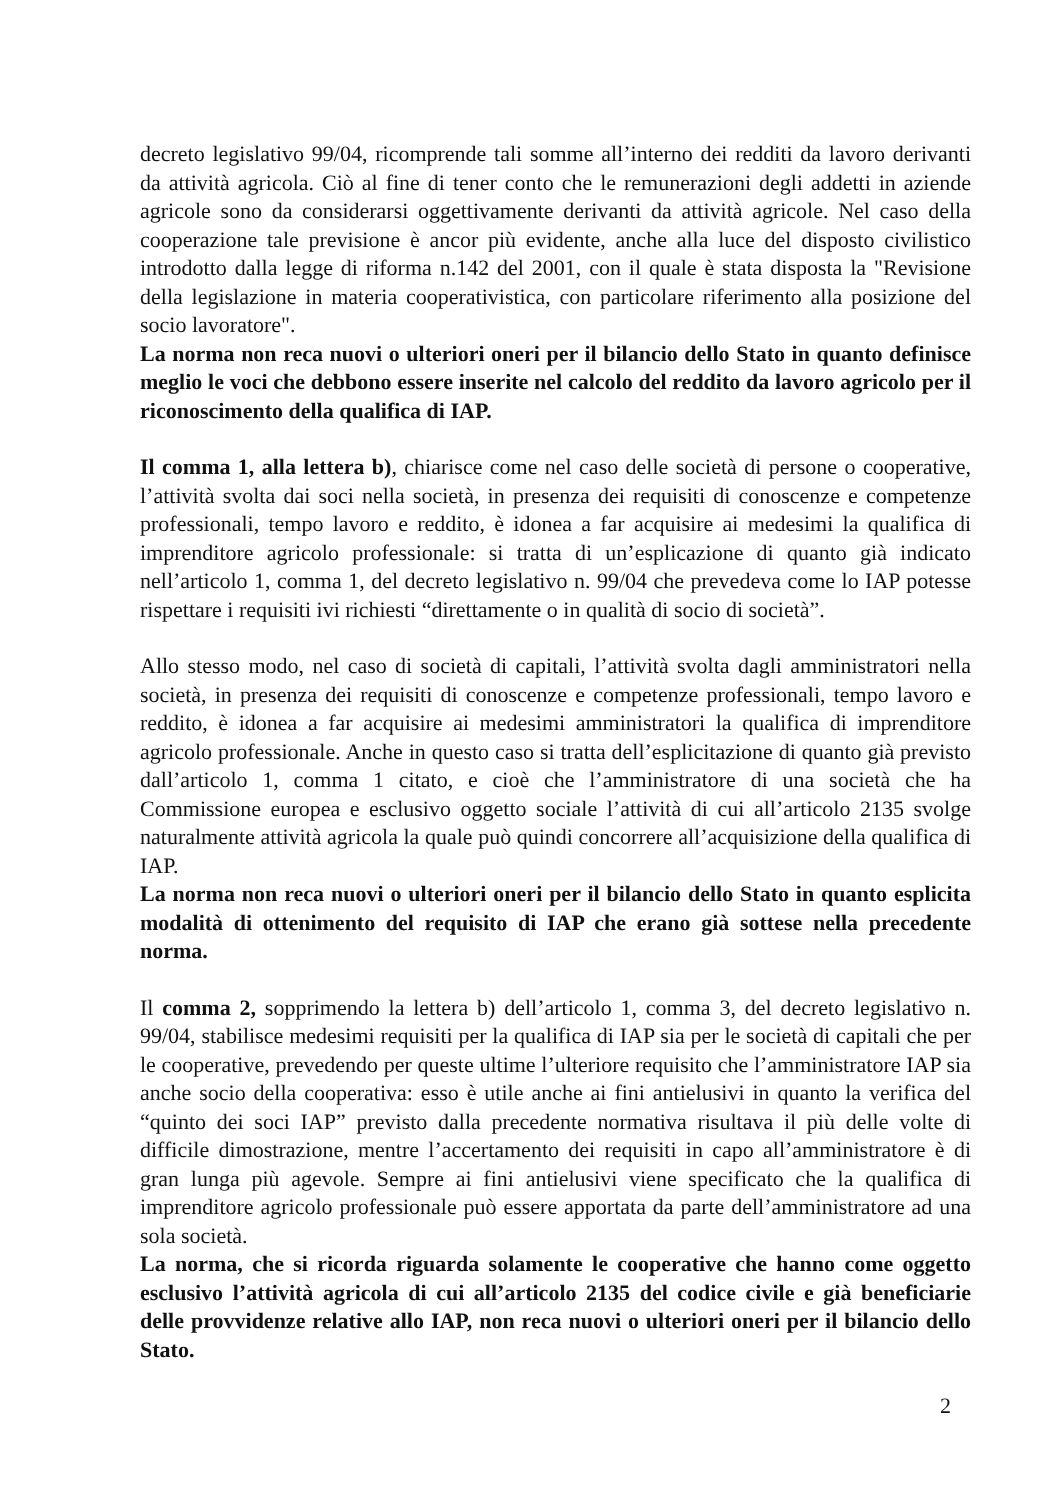decreto legislativo 99/04, ricomprende tali somme all’interno dei redditi da lavoro derivanti da attività agricola. Ciò al fine di tener conto che le remunerazioni degli addetti in aziende agricole sono da considerarsi oggettivamente derivanti da attività agricole. Nel caso della cooperazione tale previsione è ancor più evidente, anche alla luce del disposto civilistico introdotto dalla legge di riforma n.142 del 2001, con il quale è stata disposta la "Revisione della legislazione in materia cooperativistica, con particolare riferimento alla posizione del socio lavoratore".
La norma non reca nuovi o ulteriori oneri per il bilancio dello Stato in quanto definisce meglio le voci che debbono essere inserite nel calcolo del reddito da lavoro agricolo per il riconoscimento della qualifica di IAP.
Il comma 1, alla lettera b), chiarisce come nel caso delle società di persone o cooperative, l’attività svolta dai soci nella società, in presenza dei requisiti di conoscenze e competenze professionali, tempo lavoro e reddito, è idonea a far acquisire ai medesimi la qualifica di imprenditore agricolo professionale: si tratta di un’esplicazione di quanto già indicato nell’articolo 1, comma 1, del decreto legislativo n. 99/04 che prevedeva come lo IAP potesse rispettare i requisiti ivi richiesti “direttamente o in qualità di socio di società”.
Allo stesso modo, nel caso di società di capitali, l’attività svolta dagli amministratori nella società, in presenza dei requisiti di conoscenze e competenze professionali, tempo lavoro e reddito, è idonea a far acquisire ai medesimi amministratori la qualifica di imprenditore agricolo professionale. Anche in questo caso si tratta dell’esplicitazione di quanto già previsto dall’articolo 1, comma 1 citato, e cioè che l’amministratore di una società che ha Commissione europea e esclusivo oggetto sociale l’attività di cui all’articolo 2135 svolge naturalmente attività agricola la quale può quindi concorrere all’acquisizione della qualifica di IAP.
La norma non reca nuovi o ulteriori oneri per il bilancio dello Stato in quanto esplicita modalità di ottenimento del requisito di IAP che erano già sottese nella precedente norma.
Il comma 2, sopprimendo la lettera b) dell’articolo 1, comma 3, del decreto legislativo n. 99/04, stabilisce medesimi requisiti per la qualifica di IAP sia per le società di capitali che per le cooperative, prevedendo per queste ultime l’ulteriore requisito che l’amministratore IAP sia anche socio della cooperativa: esso è utile anche ai fini antielusivi in quanto la verifica del “quinto dei soci IAP” previsto dalla precedente normativa risultava il più delle volte di difficile dimostrazione, mentre l’accertamento dei requisiti in capo all’amministratore è di gran lunga più agevole. Sempre ai fini antielusivi viene specificato che la qualifica di imprenditore agricolo professionale può essere apportata da parte dell’amministratore ad una sola società.
La norma, che si ricorda riguarda solamente le cooperative che hanno come oggetto esclusivo l’attività agricola di cui all’articolo 2135 del codice civile e già beneficiarie delle provvidenze relative allo IAP, non reca nuovi o ulteriori oneri per il bilancio dello Stato.
2